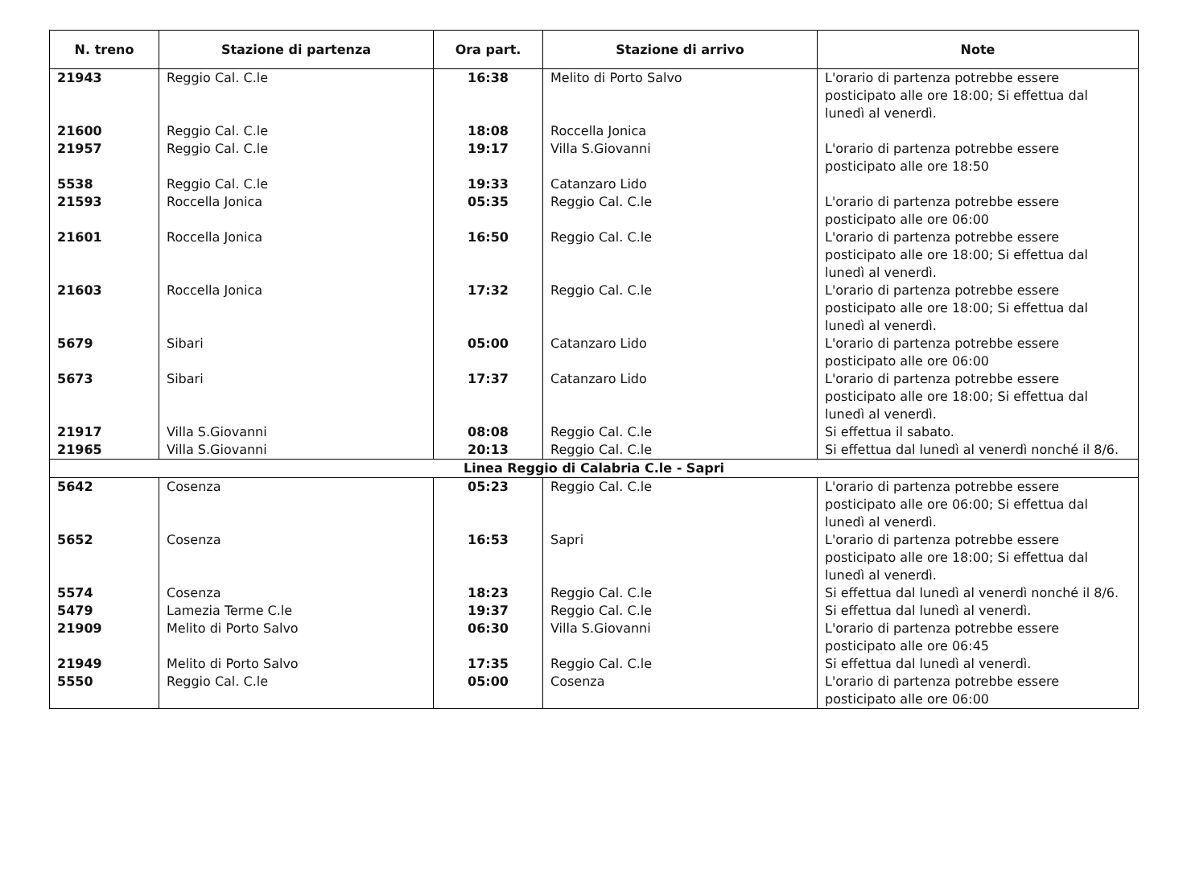| N. treno | Stazione di partenza | Ora part. | Stazione di arrivo | Note |
| --- | --- | --- | --- | --- |
| 21943 | Reggio Cal. C.le | 16:38 | Melito di Porto Salvo | L'orario di partenza potrebbe essere posticipato alle ore 18:00; Si effettua dal lunedì al venerdì. |
| 21600 | Reggio Cal. C.le | 18:08 | Roccella Jonica | |
| 21957 | Reggio Cal. C.le | 19:17 | Villa S.Giovanni | L'orario di partenza potrebbe essere posticipato alle ore 18:50 |
| 5538 | Reggio Cal. C.le | 19:33 | Catanzaro Lido | |
| 21593 | Roccella Jonica | 05:35 | Reggio Cal. C.le | L'orario di partenza potrebbe essere posticipato alle ore 06:00 |
| 21601 | Roccella Jonica | 16:50 | Reggio Cal. C.le | L'orario di partenza potrebbe essere posticipato alle ore 18:00; Si effettua dal lunedì al venerdì. |
| 21603 | Roccella Jonica | 17:32 | Reggio Cal. C.le | L'orario di partenza potrebbe essere posticipato alle ore 18:00; Si effettua dal lunedì al venerdì. |
| 5679 | Sibari | 05:00 | Catanzaro Lido | L'orario di partenza potrebbe essere posticipato alle ore 06:00 |
| 5673 | Sibari | 17:37 | Catanzaro Lido | L'orario di partenza potrebbe essere posticipato alle ore 18:00; Si effettua dal lunedì al venerdì. |
| 21917 | Villa S.Giovanni | 08:08 | Reggio Cal. C.le | Si effettua il sabato. |
| 21965 | Villa S.Giovanni | 20:13 | Reggio Cal. C.le | Si effettua dal lunedì al venerdì nonché il 8/6. |
| Linea Reggio di Calabria C.le - Sapri | | | | |
| 5642 | Cosenza | 05:23 | Reggio Cal. C.le | L'orario di partenza potrebbe essere posticipato alle ore 06:00; Si effettua dal lunedì al venerdì. |
| 5652 | Cosenza | 16:53 | Sapri | L'orario di partenza potrebbe essere posticipato alle ore 18:00; Si effettua dal lunedì al venerdì. |
| 5574 | Cosenza | 18:23 | Reggio Cal. C.le | Si effettua dal lunedì al venerdì nonché il 8/6. |
| 5479 | Lamezia Terme C.le | 19:37 | Reggio Cal. C.le | Si effettua dal lunedì al venerdì. |
| 21909 | Melito di Porto Salvo | 06:30 | Villa S.Giovanni | L'orario di partenza potrebbe essere posticipato alle ore 06:45 |
| 21949 | Melito di Porto Salvo | 17:35 | Reggio Cal. C.le | Si effettua dal lunedì al venerdì. |
| 5550 | Reggio Cal. C.le | 05:00 | Cosenza | L'orario di partenza potrebbe essere posticipato alle ore 06:00 |